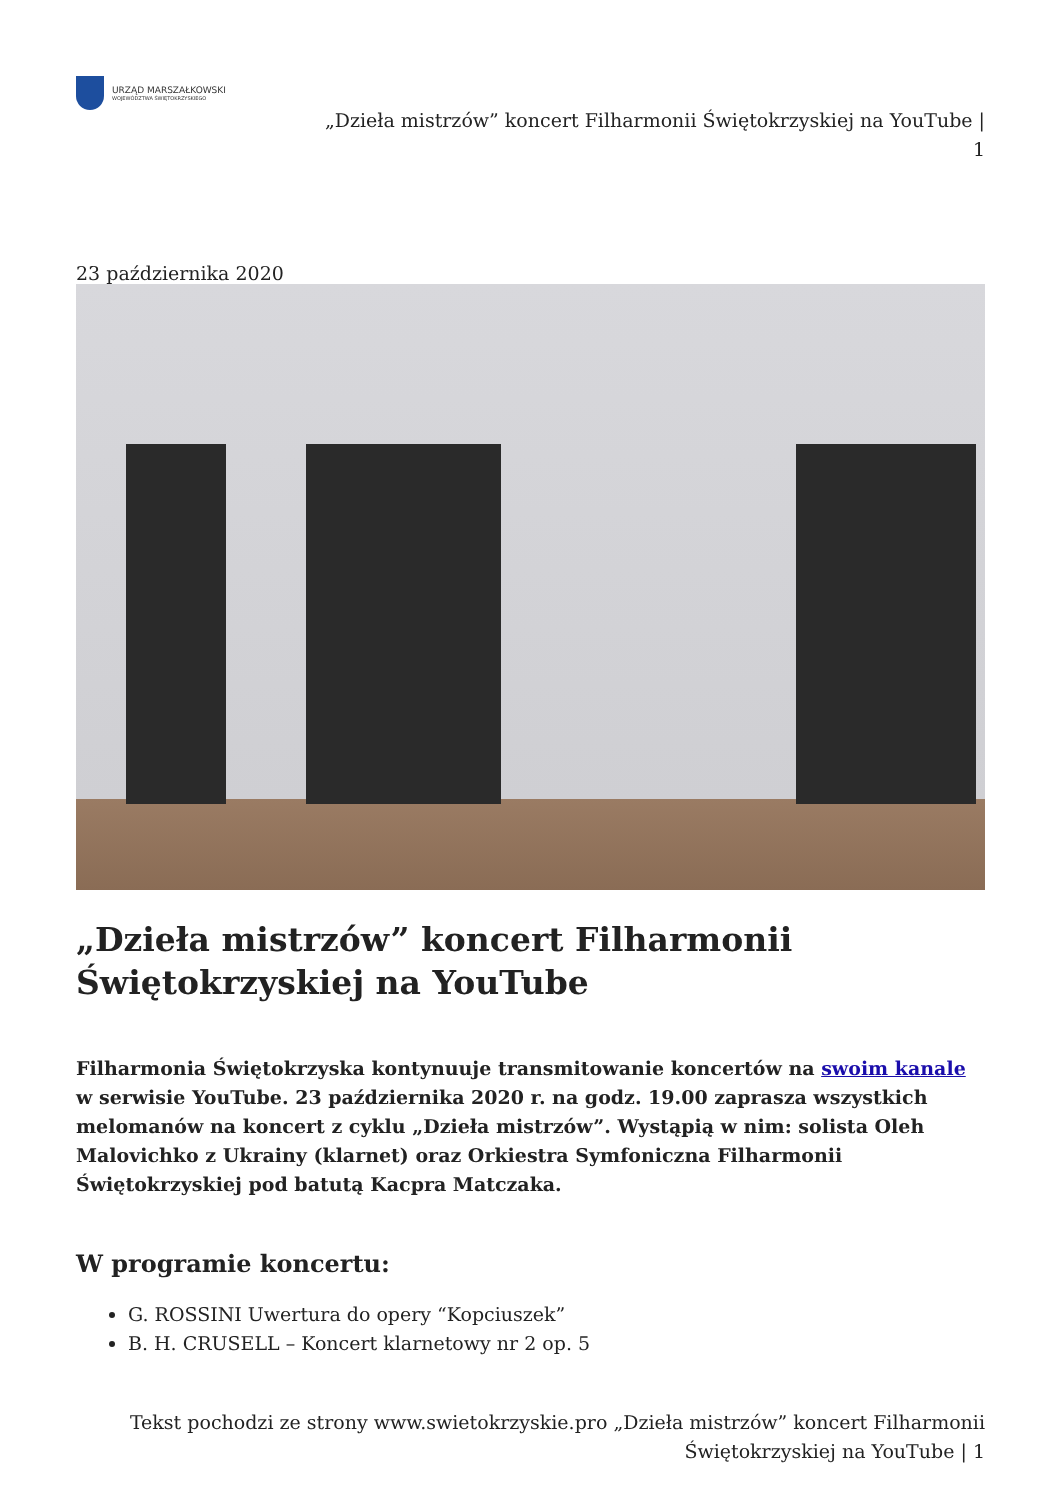URZĄD MARSZAŁKOWSKI
WOJEWÓDZTWA ŚWIĘTOKRZYSKIEGO
„Dzieła mistrzów” koncert Filharmonii Świętokrzyskiej na YouTube |
1
23 października 2020
„Dzieła mistrzów” koncert Filharmonii Świętokrzyskiej na YouTube
Filharmonia Świętokrzyska kontynuuje transmitowanie koncertów na swoim kanale w serwisie YouTube. 23 października 2020 r. na godz. 19.00 zaprasza wszystkich melomanów na koncert z cyklu „Dzieła mistrzów”. Wystąpią w nim: solista Oleh Malovichko z Ukrainy (klarnet) oraz Orkiestra Symfoniczna Filharmonii Świętokrzyskiej pod batutą Kacpra Matczaka.
W programie koncertu:
G. ROSSINI Uwertura do opery “Kopciuszek”
B. H. CRUSELL – Koncert klarnetowy nr 2 op. 5
Tekst pochodzi ze strony www.swietokrzyskie.pro „Dzieła mistrzów” koncert Filharmonii
Świętokrzyskiej na YouTube | 1